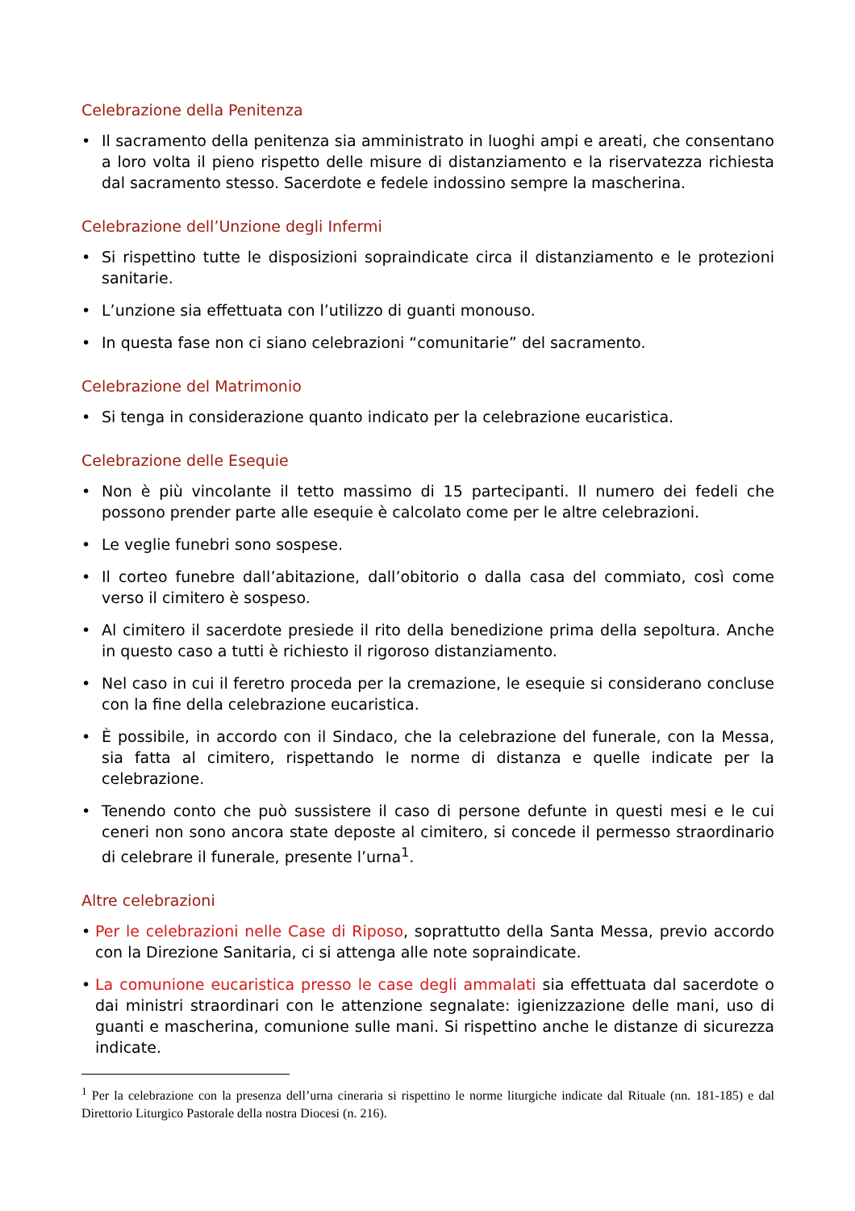Celebrazione della Penitenza
• Il sacramento della penitenza sia amministrato in luoghi ampi e areati, che consentano a loro volta il pieno rispetto delle misure di distanziamento e la riservatezza richiesta dal sacramento stesso. Sacerdote e fedele indossino sempre la mascherina.
Celebrazione dell’Unzione degli Infermi
• Si rispettino tutte le disposizioni sopraindicate circa il distanziamento e le protezioni sanitarie.
• L’unzione sia effettuata con l’utilizzo di guanti monouso.
• In questa fase non ci siano celebrazioni “comunitarie” del sacramento.
Celebrazione del Matrimonio
• Si tenga in considerazione quanto indicato per la celebrazione eucaristica.
Celebrazione delle Esequie
• Non è più vincolante il tetto massimo di 15 partecipanti. Il numero dei fedeli che possono prender parte alle esequie è calcolato come per le altre celebrazioni.
• Le veglie funebri sono sospese.
• Il corteo funebre dall’abitazione, dall’obitorio o dalla casa del commiato, così come verso il cimitero è sospeso.
• Al cimitero il sacerdote presiede il rito della benedizione prima della sepoltura. Anche in questo caso a tutti è richiesto il rigoroso distanziamento.
• Nel caso in cui il feretro proceda per la cremazione, le esequie si considerano concluse con la fine della celebrazione eucaristica.
• È possibile, in accordo con il Sindaco, che la celebrazione del funerale, con la Messa, sia fatta al cimitero, rispettando le norme di distanza e quelle indicate per la celebrazione.
• Tenendo conto che può sussistere il caso di persone defunte in questi mesi e le cui ceneri non sono ancora state deposte al cimitero, si concede il permesso straordinario di celebrare il funerale, presente l’urna<sup>1</sup>.
Altre celebrazioni
• Per le celebrazioni nelle Case di Riposo, soprattutto della Santa Messa, previo accordo con la Direzione Sanitaria, ci si attenga alle note sopraindicate.
• La comunione eucaristica presso le case degli ammalati sia effettuata dal sacerdote o dai ministri straordinari con le attenzione segnalate: igienizzazione delle mani, uso di guanti e mascherina, comunione sulle mani. Si rispettino anche le distanze di sicurezza indicate.
<sup>1</sup> Per la celebrazione con la presenza dell’urna cineraria si rispettino le norme liturgiche indicate dal Rituale (nn. 181-185) e dal Direttorio Liturgico Pastorale della nostra Diocesi (n. 216).